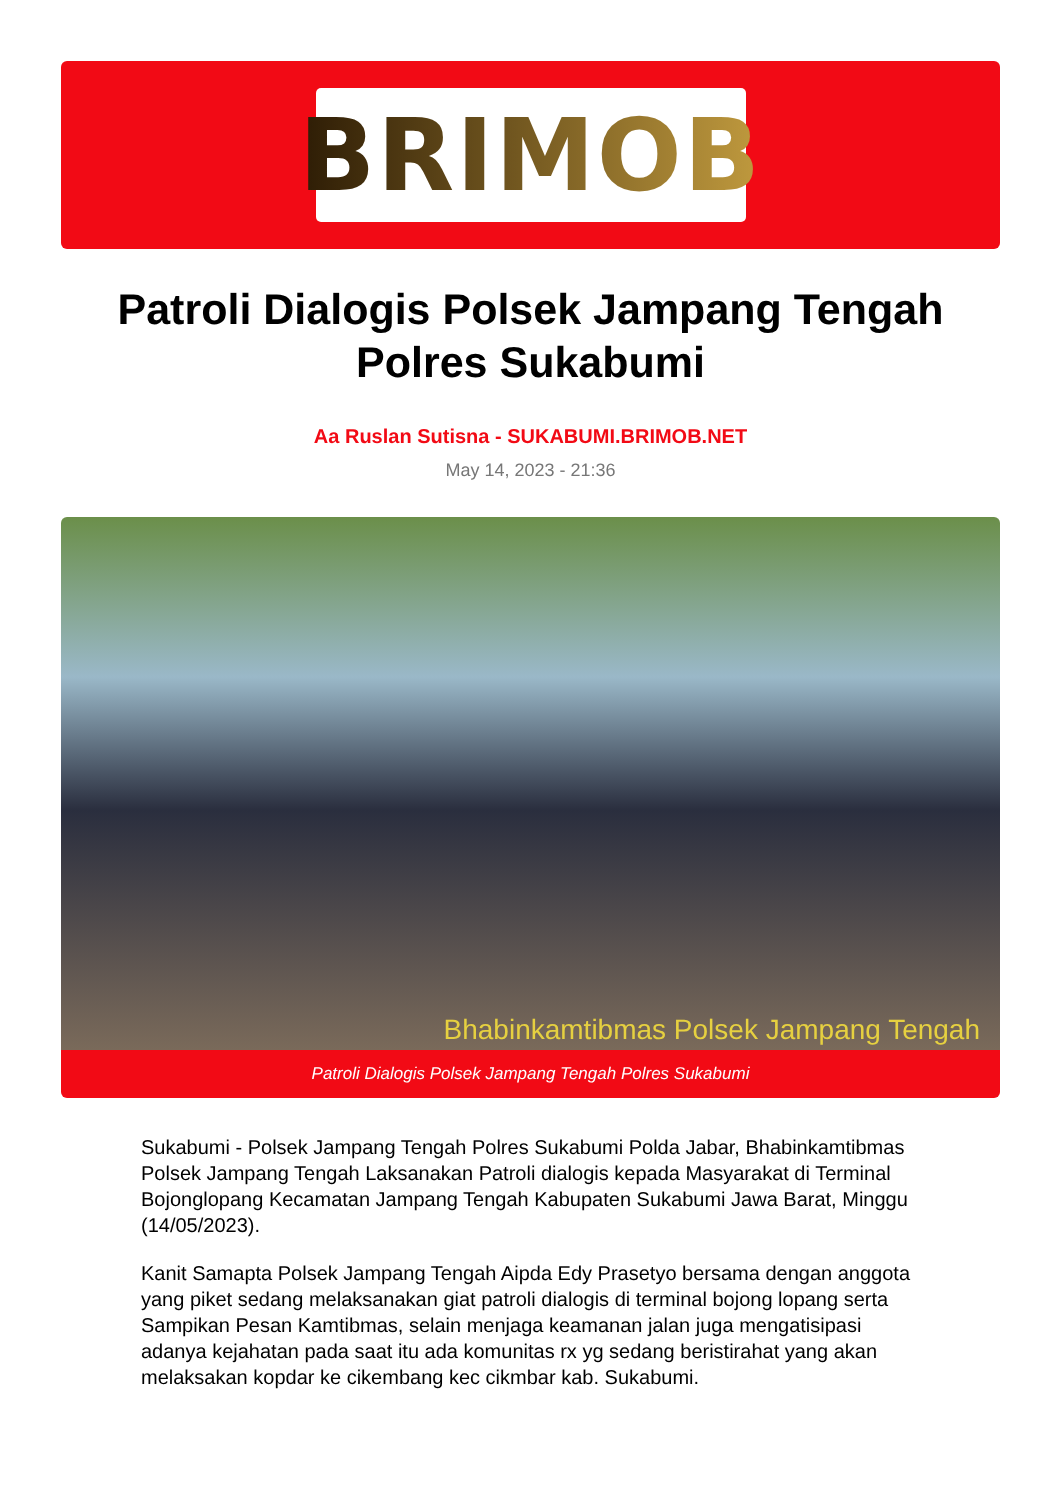BRIMOB
Patroli Dialogis Polsek Jampang Tengah Polres Sukabumi
Aa Ruslan Sutisna - SUKABUMI.BRIMOB.NET
May 14, 2023 - 21:36
Bhabinkamtibmas Polsek Jampang Tengah
Patroli Dialogis Polsek Jampang Tengah Polres Sukabumi
Sukabumi - Polsek Jampang Tengah Polres Sukabumi Polda Jabar, Bhabinkamtibmas Polsek Jampang Tengah Laksanakan Patroli dialogis kepada Masyarakat di Terminal Bojonglopang Kecamatan Jampang Tengah Kabupaten Sukabumi Jawa Barat, Minggu (14/05/2023).
Kanit Samapta Polsek Jampang Tengah Aipda Edy Prasetyo bersama dengan anggota yang piket sedang melaksanakan giat patroli dialogis di terminal bojong lopang serta Sampikan Pesan Kamtibmas, selain menjaga keamanan jalan juga mengatisipasi adanya kejahatan pada saat itu ada komunitas rx yg sedang beristirahat yang akan melaksakan kopdar ke cikembang kec cikmbar kab. Sukabumi.